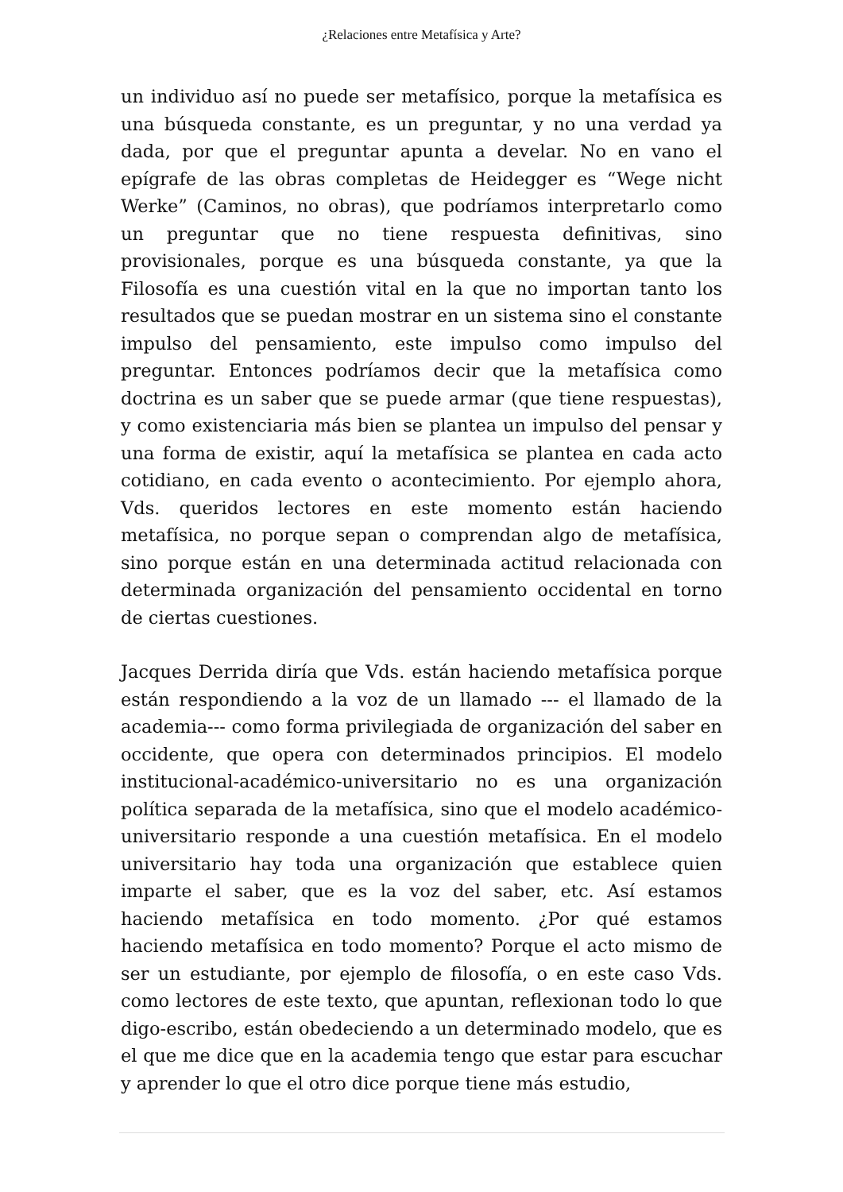¿Relaciones entre Metafísica y Arte?
un individuo así no puede ser metafísico, porque la metafísica es una búsqueda constante, es un preguntar, y no una verdad ya dada, por que el preguntar apunta a develar. No en vano el epígrafe de las obras completas de Heidegger es “Wege nicht Werke” (Caminos, no obras), que podríamos interpretarlo como un preguntar que no tiene respuesta definitivas, sino provisionales, porque es una búsqueda constante, ya que la Filosofía es una cuestión vital en la que no importan tanto los resultados que se puedan mostrar en un sistema sino el constante impulso del pensamiento, este impulso como impulso del preguntar. Entonces podríamos decir que la metafísica como doctrina es un saber que se puede armar (que tiene respuestas), y como existenciaria más bien se plantea un impulso del pensar y una forma de existir, aquí la metafísica se plantea en cada acto cotidiano, en cada evento o acontecimiento. Por ejemplo ahora, Vds. queridos lectores en este momento están haciendo metafísica, no porque sepan o comprendan algo de metafísica, sino porque están en una determinada actitud relacionada con determinada organización del pensamiento occidental en torno de ciertas cuestiones.
Jacques Derrida diría que Vds. están haciendo metafísica porque están respondiendo a la voz de un llamado --- el llamado de la academia--- como forma privilegiada de organización del saber en occidente, que opera con determinados principios. El modelo institucional-académico-universitario no es una organización política separada de la metafísica, sino que el modelo académico-universitario responde a una cuestión metafísica. En el modelo universitario hay toda una organización que establece quien imparte el saber, que es la voz del saber, etc. Así estamos haciendo metafísica en todo momento. ¿Por qué estamos haciendo metafísica en todo momento? Porque el acto mismo de ser un estudiante, por ejemplo de filosofía, o en este caso Vds. como lectores de este texto, que apuntan, reflexionan todo lo que digo-escribo, están obedeciendo a un determinado modelo, que es el que me dice que en la academia tengo que estar para escuchar y aprender lo que el otro dice porque tiene más estudio,